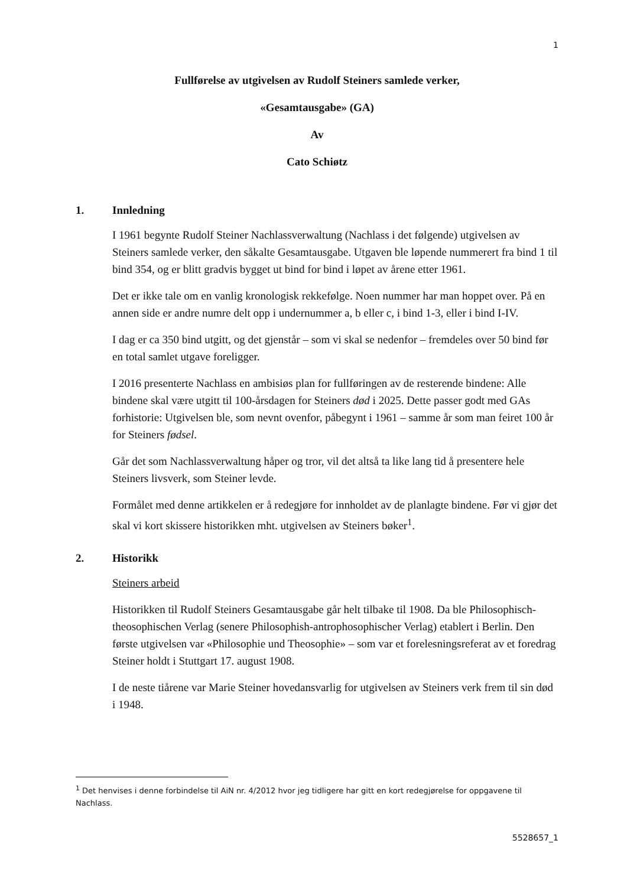1
Fullførelse av utgivelsen av Rudolf Steiners samlede verker,
«Gesamtausgabe» (GA)
Av
Cato Schiøtz
1. Innledning
I 1961 begynte Rudolf Steiner Nachlassverwaltung (Nachlass i det følgende) utgivelsen av Steiners samlede verker, den såkalte Gesamtausgabe. Utgaven ble løpende nummerert fra bind 1 til bind 354, og er blitt gradvis bygget ut bind for bind i løpet av årene etter 1961.
Det er ikke tale om en vanlig kronologisk rekkefølge. Noen nummer har man hoppet over. På en annen side er andre numre delt opp i undernummer a, b eller c, i bind 1-3, eller i bind I-IV.
I dag er ca 350 bind utgitt, og det gjenstår – som vi skal se nedenfor – fremdeles over 50 bind før en total samlet utgave foreligger.
I 2016 presenterte Nachlass en ambisiøs plan for fullføringen av de resterende bindene: Alle bindene skal være utgitt til 100-årsdagen for Steiners død i 2025. Dette passer godt med GAs forhistorie: Utgivelsen ble, som nevnt ovenfor, påbegynt i 1961 – samme år som man feiret 100 år for Steiners fødsel.
Går det som Nachlassverwaltung håper og tror, vil det altså ta like lang tid å presentere hele Steiners livsverk, som Steiner levde.
Formålet med denne artikkelen er å redegjøre for innholdet av de planlagte bindene. Før vi gjør det skal vi kort skissere historikken mht. utgivelsen av Steiners bøker<sup>1</sup>.
2. Historikk
Steiners arbeid
Historikken til Rudolf Steiners Gesamtausgabe går helt tilbake til 1908. Da ble Philosophisch-theosophischen Verlag (senere Philosophish-antrophosophischer Verlag) etablert i Berlin. Den første utgivelsen var «Philosophie und Theosophie» – som var et forelesningsreferat av et foredrag Steiner holdt i Stuttgart 17. august 1908.
I de neste tiårene var Marie Steiner hovedansvarlig for utgivelsen av Steiners verk frem til sin død i 1948.
<sup>1</sup> Det henvises i denne forbindelse til AiN nr. 4/2012 hvor jeg tidligere har gitt en kort redegjørelse for oppgavene til Nachlass.
5528657_1